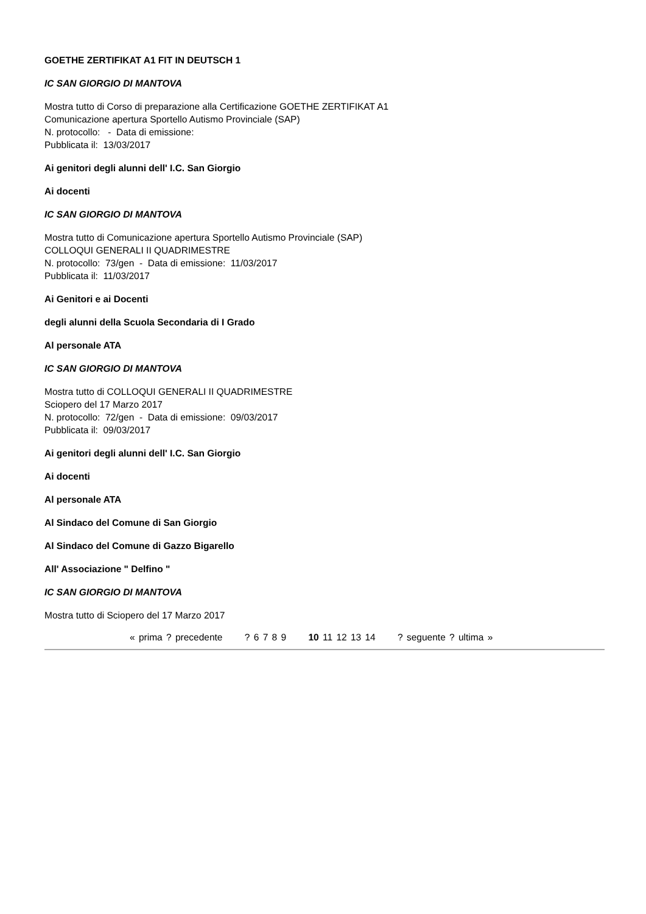GOETHE ZERTIFIKAT A1 FIT IN DEUTSCH 1
IC SAN GIORGIO DI MANTOVA
Mostra tutto di Corso di preparazione alla Certificazione GOETHE ZERTIFIKAT A1
Comunicazione apertura Sportello Autismo Provinciale (SAP)
N. protocollo: - Data di emissione:
Pubblicata il: 13/03/2017
Ai genitori degli alunni dell' I.C. San Giorgio
Ai docenti
IC SAN GIORGIO DI MANTOVA
Mostra tutto di Comunicazione apertura Sportello Autismo Provinciale (SAP)
COLLOQUI GENERALI II QUADRIMESTRE
N. protocollo: 73/gen - Data di emissione: 11/03/2017
Pubblicata il: 11/03/2017
Ai Genitori e ai Docenti
degli alunni della Scuola Secondaria di I Grado
Al personale ATA
IC SAN GIORGIO DI MANTOVA
Mostra tutto di COLLOQUI GENERALI II QUADRIMESTRE
Sciopero del 17 Marzo 2017
N. protocollo: 72/gen - Data di emissione: 09/03/2017
Pubblicata il: 09/03/2017
Ai genitori degli alunni dell' I.C. San Giorgio
Ai docenti
Al personale ATA
Al Sindaco del Comune di San Giorgio
Al Sindaco del Comune di Gazzo Bigarello
All' Associazione " Delfino "
IC SAN GIORGIO DI MANTOVA
Mostra tutto di Sciopero del 17 Marzo 2017
« prima ? precedente ? 6 7 8 9 10 11 12 13 14 ? seguente ? ultima »